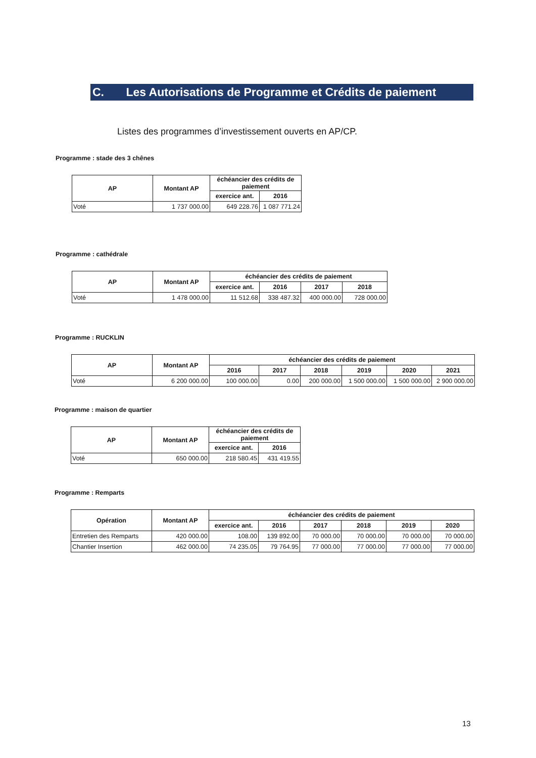C. Les Autorisations de Programme et Crédits de paiement
Listes des programmes d’investissement ouverts en AP/CP.
Programme : stade des 3 chênes
| AP | Montant AP | échéancier des crédits de paiement | |
| --- | --- | --- | --- |
| | | exercice ant. | 2016 |
| Voté | 1 737 000.00 | 649 228.76 | 1 087 771.24 |
Programme : cathédrale
| AP | Montant AP | échéancier des crédits de paiement | | | |
| --- | --- | --- | --- | --- | --- |
| | | exercice ant. | 2016 | 2017 | 2018 |
| Voté | 1 478 000.00 | 11 512.68 | 338 487.32 | 400 000.00 | 728 000.00 |
Programme : RUCKLIN
| AP | Montant AP | échéancier des crédits de paiement | | | | | |
| --- | --- | --- | --- | --- | --- | --- | --- |
| | | 2016 | 2017 | 2018 | 2019 | 2020 | 2021 |
| Voté | 6 200 000.00 | 100 000.00 | 0.00 | 200 000.00 | 1 500 000.00 | 1 500 000.00 | 2 900 000.00 |
Programme : maison de quartier
| AP | Montant AP | échéancier des crédits de paiement | |
| --- | --- | --- | --- |
| | | exercice ant. | 2016 |
| Voté | 650 000.00 | 218 580.45 | 431 419.55 |
Programme : Remparts
| Opération | Montant AP | échéancier des crédits de paiement | | | | | |
| --- | --- | --- | --- | --- | --- | --- | --- |
| | | exercice ant. | 2016 | 2017 | 2018 | 2019 | 2020 |
| Entretien des Remparts | 420 000.00 | 108.00 | 139 892.00 | 70 000.00 | 70 000.00 | 70 000.00 | 70 000.00 |
| Chantier Insertion | 462 000.00 | 74 235.05 | 79 764.95 | 77 000.00 | 77 000.00 | 77 000.00 | 77 000.00 |
13